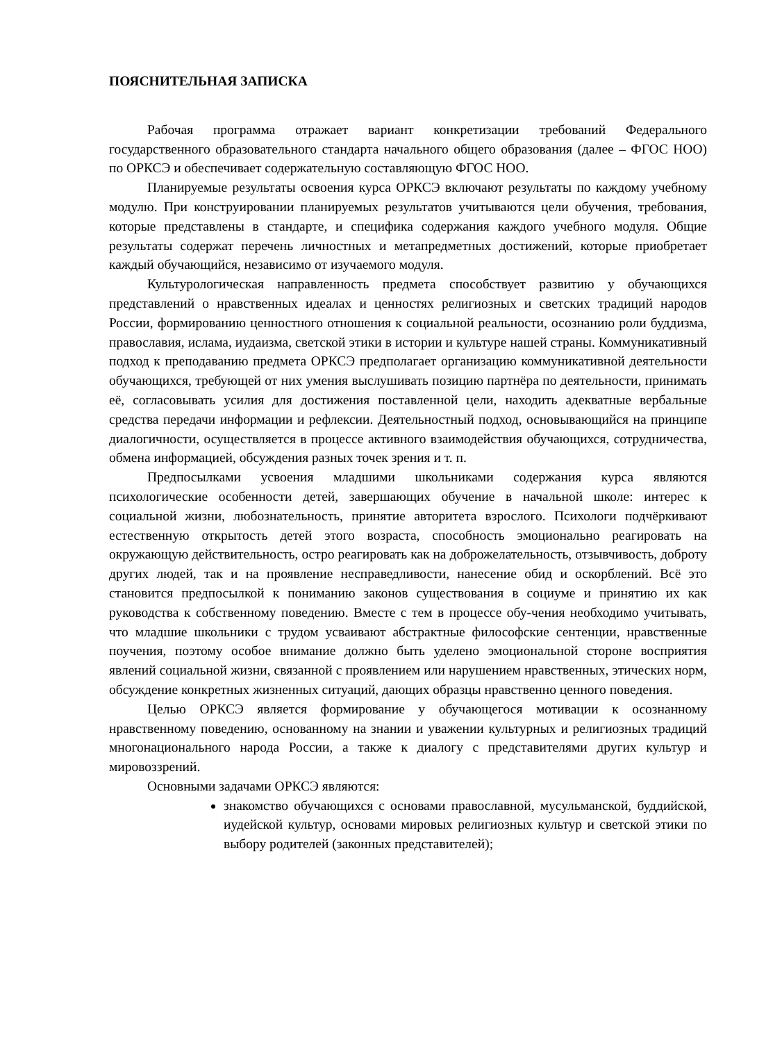ПОЯСНИТЕЛЬНАЯ ЗАПИСКА
Рабочая программа отражает вариант конкретизации требований Федерального государственного образовательного стандарта начального общего образования (далее – ФГОС НОО) по ОРКСЭ и обеспечивает содержательную составляющую ФГОС НОО.
Планируемые результаты освоения курса ОРКСЭ включают результаты по каждому учебному модулю. При конструировании планируемых результатов учитываются цели обучения, требования, которые представлены в стандарте, и специфика содержания каждого учебного модуля. Общие результаты содержат перечень личностных и метапредметных достижений, которые приобретает каждый обучающийся, независимо от изучаемого модуля.
Культурологическая направленность предмета способствует развитию у обучающихся представлений о нравственных идеалах и ценностях религиозных и светских традиций народов России, формированию ценностного отношения к социальной реальности, осознанию роли буддизма, православия, ислама, иудаизма, светской этики в истории и культуре нашей страны. Коммуникативный подход к преподаванию предмета ОРКСЭ предполагает организацию коммуникативной деятельности обучающихся, требующей от них умения выслушивать позицию партнёра по деятельности, принимать её, согласовывать усилия для достижения поставленной цели, находить адекватные вербальные средства передачи информации и рефлексии. Деятельностный подход, основывающийся на принципе диалогичности, осуществляется в процессе активного взаимодействия обучающихся, сотрудничества, обмена информацией, обсуждения разных точек зрения и т. п.
Предпосылками усвоения младшими школьниками содержания курса являются психологические особенности детей, завершающих обучение в начальной школе: интерес к социальной жизни, любознательность, принятие авторитета взрослого. Психологи подчёркивают естественную открытость детей этого возраста, способность эмоционально реагировать на окружающую действительность, остро реагировать как на доброжелательность, отзывчивость, доброту других людей, так и на проявление несправедливости, нанесение обид и оскорблений. Всё это становится предпосылкой к пониманию законов существования в социуме и принятию их как руководства к собственному поведению. Вместе с тем в процессе обу-чения необходимо учитывать, что младшие школьники с трудом усваивают абстрактные философские сентенции, нравственные поучения, поэтому особое внимание должно быть уделено эмоциональной стороне восприятия явлений социальной жизни, связанной с проявлением или нарушением нравственных, этических норм, обсуждение конкретных жизненных ситуаций, дающих образцы нравственно ценного поведения.
Целью ОРКСЭ является формирование у обучающегося мотивации к осознанному нравственному поведению, основанному на знании и уважении культурных и религиозных традиций многонационального народа России, а также к диалогу с представителями других культур и мировоззрений.
Основными задачами ОРКСЭ являются:
знакомство обучающихся с основами православной, мусульманской, буддийской, иудейской культур, основами мировых религиозных культур и светской этики по выбору родителей (законных представителей);